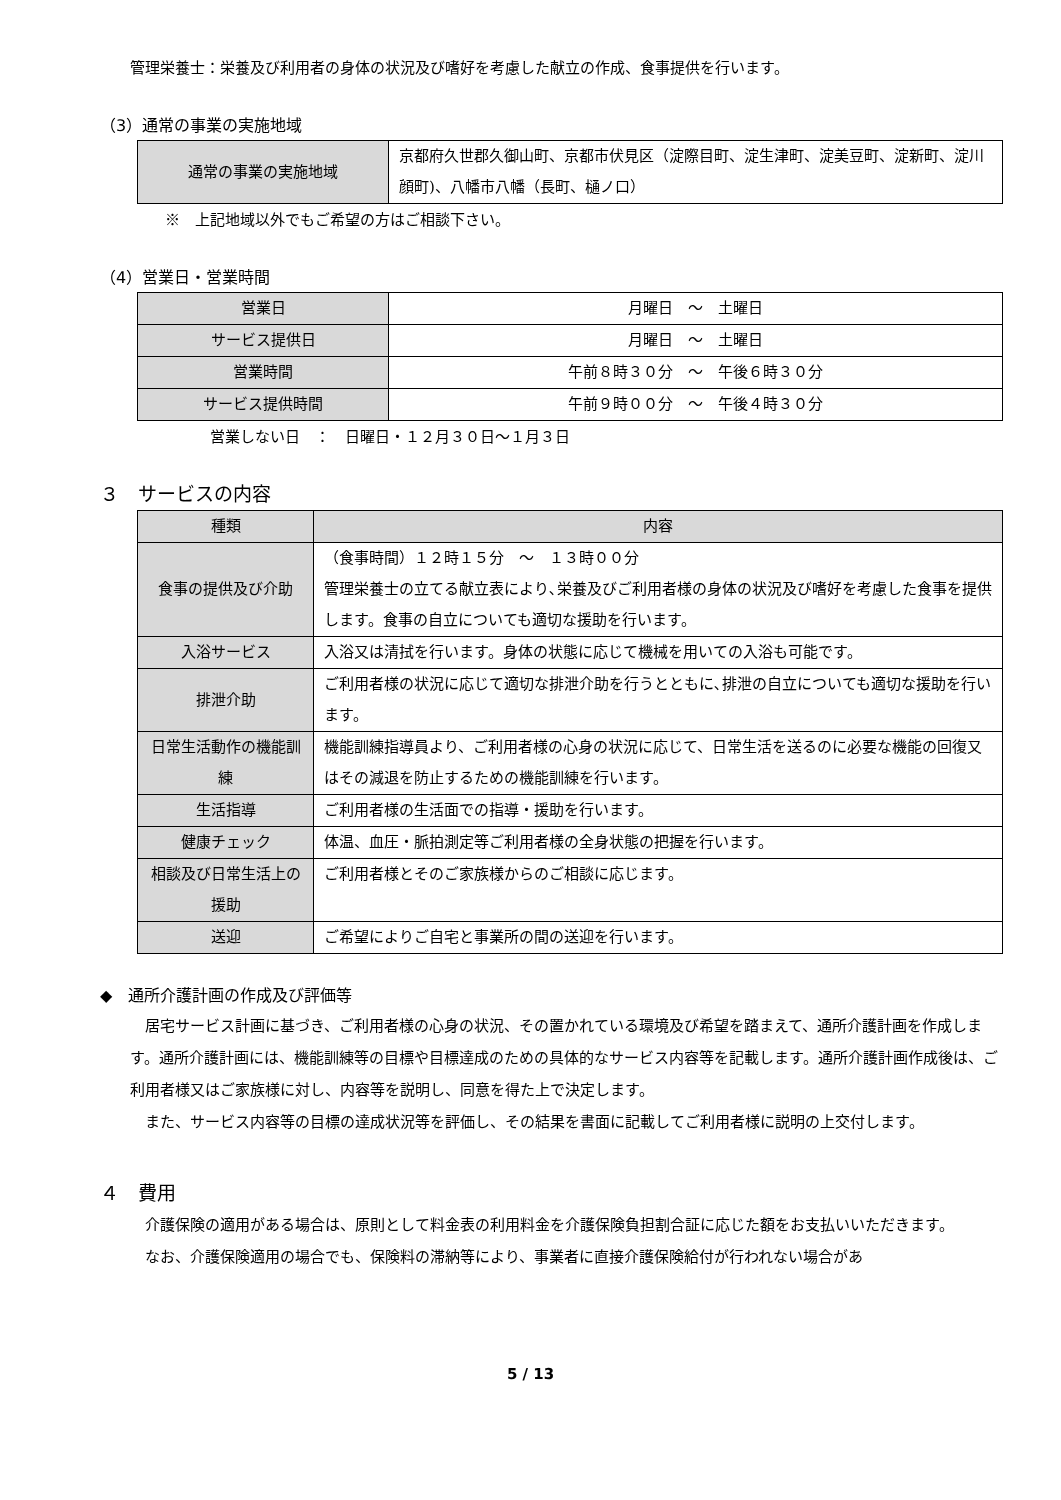管理栄養士：栄養及び利用者の身体の状況及び嗜好を考慮した献立の作成、食事提供を行います。
（3）通常の事業の実施地域
| 通常の事業の実施地域 | 京都府久世郡久御山町、京都市伏見区（淀際目町、淀生津町、淀美豆町、淀新町、淀川顔町)、八幡市八幡（長町、樋ノ口） |
※　上記地域以外でもご希望の方はご相談下さい。
（4）営業日・営業時間
| 営業日 | 月曜日 ～ 土曜日 |
| サービス提供日 | 月曜日 ～ 土曜日 |
| 営業時間 | 午前８時３０分 ～ 午後６時３０分 |
| サービス提供時間 | 午前９時００分 ～ 午後４時３０分 |
営業しない日　：　日曜日・１２月３０日～１月３日
３　サービスの内容
| 種類 | 内容 |
| --- | --- |
| 食事の提供及び介助 | （食事時間）１２時１５分 ～ １３時００分 管理栄養士の立てる献立表により､栄養及びご利用者様の身体の状況及び嗜好を考慮した食事を提供します。食事の自立についても適切な援助を行います。 |
| 入浴サービス | 入浴又は清拭を行います。身体の状態に応じて機械を用いての入浴も可能です。 |
| 排泄介助 | ご利用者様の状況に応じて適切な排泄介助を行うとともに､排泄の自立についても適切な援助を行います。 |
| 日常生活動作の機能訓練 | 機能訓練指導員より、ご利用者様の心身の状況に応じて、日常生活を送るのに必要な機能の回復又はその減退を防止するための機能訓練を行います。 |
| 生活指導 | ご利用者様の生活面での指導・援助を行います。 |
| 健康チェック | 体温、血圧・脈拍測定等ご利用者様の全身状態の把握を行います。 |
| 相談及び日常生活上の援助 | ご利用者様とそのご家族様からのご相談に応じます。 |
| 送迎 | ご希望によりご自宅と事業所の間の送迎を行います。 |
◆　通所介護計画の作成及び評価等
居宅サービス計画に基づき、ご利用者様の心身の状況、その置かれている環境及び希望を踏まえて、通所介護計画を作成します。通所介護計画には、機能訓練等の目標や目標達成のための具体的なサービス内容等を記載します。通所介護計画作成後は、ご利用者様又はご家族様に対し、内容等を説明し、同意を得た上で決定します。
また、サービス内容等の目標の達成状況等を評価し、その結果を書面に記載してご利用者様に説明の上交付します。
４　費用
介護保険の適用がある場合は、原則として料金表の利用料金を介護保険負担割合証に応じた額をお支払いいただきます。
なお、介護保険適用の場合でも、保険料の滞納等により、事業者に直接介護保険給付が行われない場合があ
5 / 13